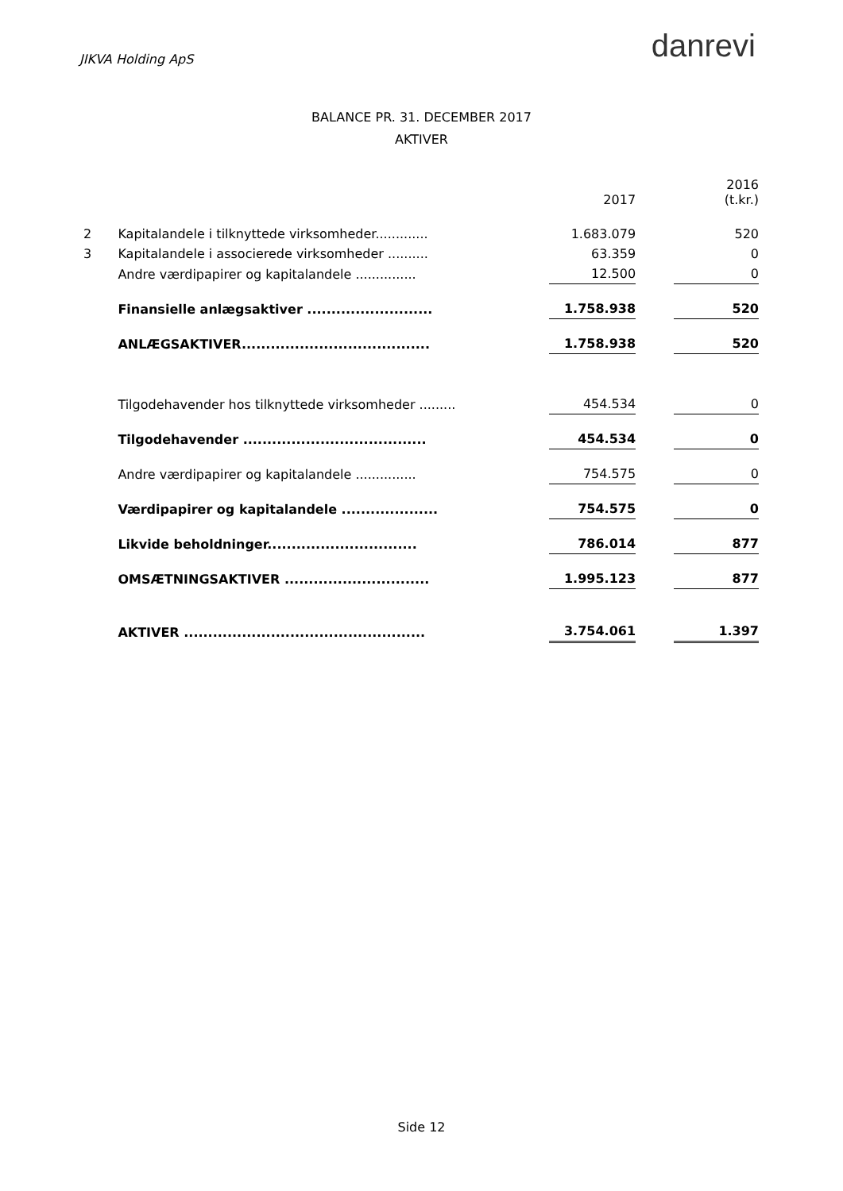JIKVA Holding ApS
danrevi
BALANCE PR. 31. DECEMBER 2017
AKTIVER
| | | | 2017 | | 2016 (t.kr.) |
| 2 | Kapitalandele i tilknyttede virksomheder............. | | 1.683.079 | | 520 |
| 3 | Kapitalandele i associerede virksomheder .......... | | 63.359 | | 0 |
| | Andre værdipapirer og kapitalandele ............... | | 12.500 | | 0 |
| | Finansielle anlægsaktiver .......................... | | 1.758.938 | | 520 |
| | ANLÆGSAKTIVER....................................... | | 1.758.938 | | 520 |
| | Tilgodehavender hos tilknyttede virksomheder ......... | | 454.534 | | 0 |
| | Tilgodehavender ...................................... | | 454.534 | | 0 |
| | Andre værdipapirer og kapitalandele ............... | | 754.575 | | 0 |
| | Værdipapirer og kapitalandele .................... | | 754.575 | | 0 |
| | Likvide beholdninger............................... | | 786.014 | | 877 |
| | OMSÆTNINGSAKTIVER .............................. | | 1.995.123 | | 877 |
| | AKTIVER .................................................. | | 3.754.061 | | 1.397 |
Side 12